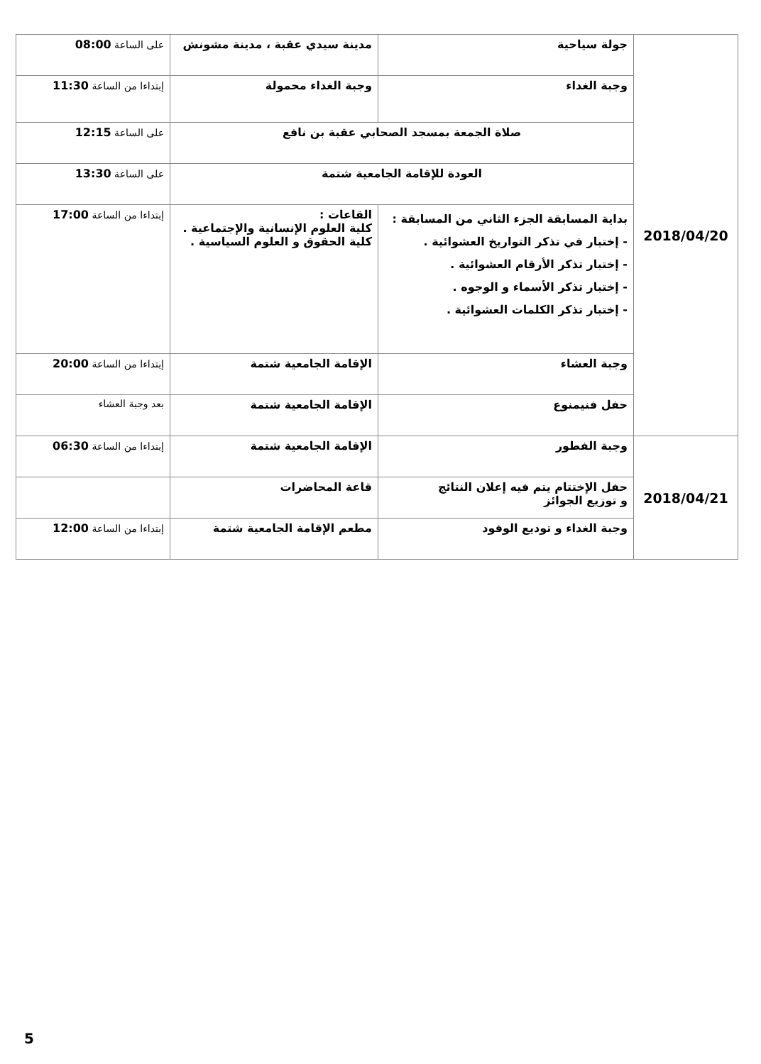| 2018/04/20 | جولة سياحية | مدينة سيدي عقبة ، مدينة مشونش | على الساعة 08:00 |
| | وجبة الغداء | وجبة الغداء محمولة | إبتداءا من الساعة 11:30 |
| | صلاة الجمعة بمسجد الصحابي عقبة بن نافع | | على الساعة 12:15 |
| | العودة للإقامة الجامعية شتمة | | على الساعة 13:30 |
| | بداية المسابقة الجزء الثاني من المسابقة : - إختبار في تذكر التواريخ العشوائية . - إختبار تذكر الأرقام العشوائية . - إختبار تذكر الأسماء و الوجوه . - إختبار تذكر الكلمات العشوائية . | القاعات : كلية العلوم الإنسانية والإجتماعية . كلية الحقوق و العلوم السياسية . | إبتداءا من الساعة 17:00 |
| | وجبة العشاء | الإقامة الجامعية شتمة | إبتداءا من الساعة 20:00 |
| | حفل فنيمنوع | الإقامة الجامعية شتمة | بعد وجبة العشاء |
| 2018/04/21 | وجبة الفطور | الإقامة الجامعية شتمة | إبتداءا من الساعة 06:30 |
| | حفل الإختتام يتم فيه إعلان النتائج و توزيع الجوائز | قاعة المحاضرات | |
| | وجبة الغداء و توديع الوفود | مطعم الإقامة الجامعية شتمة | إبتداءا من الساعة 12:00 |
5